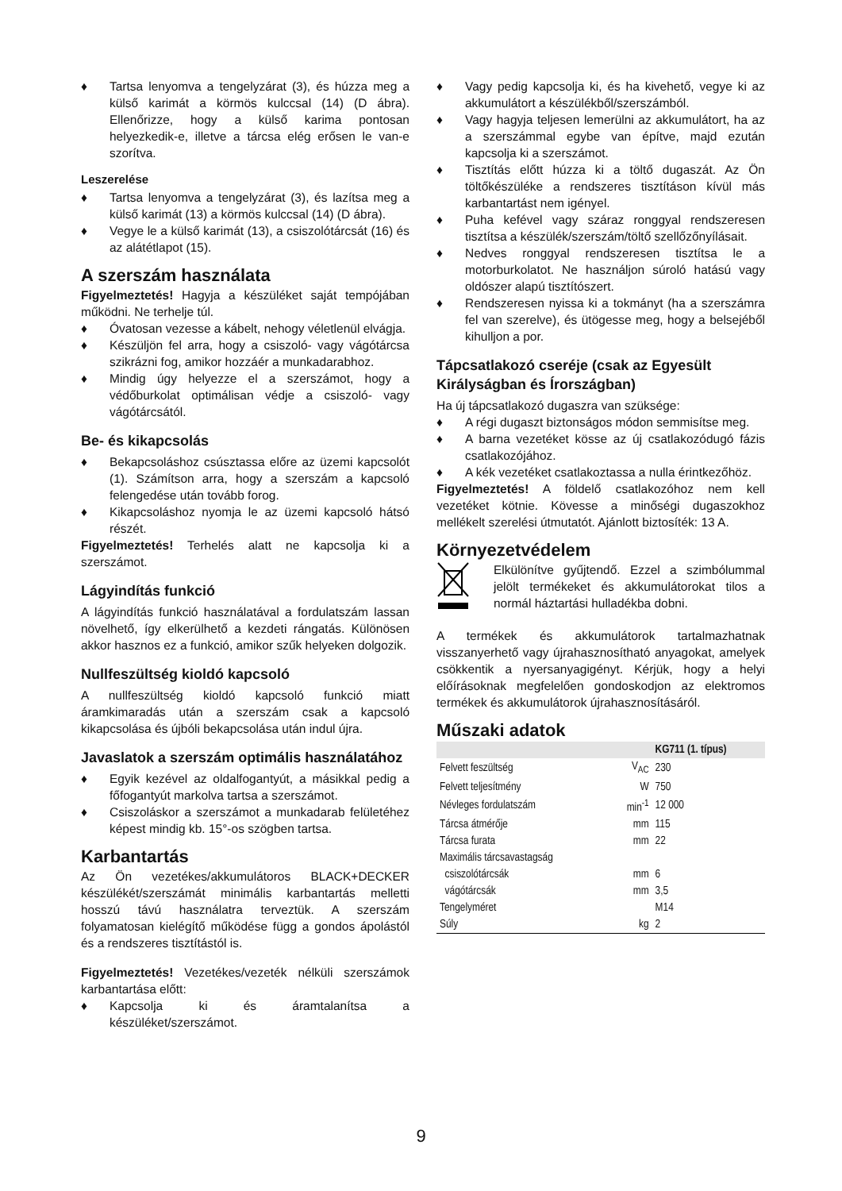♦ Tartsa lenyomva a tengelyzárat (3), és húzza meg a külső karimát a körmös kulccsal (14) (D ábra). Ellenőrizze, hogy a külső karima pontosan helyezkedik-e, illetve a tárcsa elég erősen le van-e szorítva.
Leszerelése
♦ Tartsa lenyomva a tengelyzárat (3), és lazítsa meg a külső karimát (13) a körmös kulccsal (14) (D ábra).
♦ Vegye le a külső karimát (13), a csiszolótárcsát (16) és az alátétlapot (15).
A szerszám használata
Figyelmeztetés! Hagyja a készüléket saját tempójában működni. Ne terhelje túl.
♦ Óvatosan vezesse a kábelt, nehogy véletlenül elvágja.
♦ Készüljön fel arra, hogy a csiszoló- vagy vágótárcsa szikrázni fog, amikor hozzáér a munkadarabhoz.
♦ Mindig úgy helyezze el a szerszámot, hogy a védőburkolat optimálisan védje a csiszoló- vagy vágótárcsától.
Be- és kikapcsolás
♦ Bekapcsoláshoz csúsztassa előre az üzemi kapcsolót (1). Számítson arra, hogy a szerszám a kapcsoló felengedése után tovább forog.
♦ Kikapcsoláshoz nyomja le az üzemi kapcsoló hátsó részét.
Figyelmeztetés! Terhelés alatt ne kapcsolja ki a szerszámot.
Lágyindítás funkció
A lágyindítás funkció használatával a fordulatszám lassan növelhető, így elkerülhető a kezdeti rángatás. Különösen akkor hasznos ez a funkció, amikor szűk helyeken dolgozik.
Nullfeszültség kioldó kapcsoló
A nullfeszültség kioldó kapcsoló funkció miatt áramkimaradás után a szerszám csak a kapcsoló kikapcsolása és újbóli bekapcsolása után indul újra.
Javaslatok a szerszám optimális használatához
♦ Egyik kezével az oldalfogantyút, a másikkal pedig a főfogantyút markolva tartsa a szerszámot.
♦ Csiszoláskor a szerszámot a munkadarab felületéhez képest mindig kb. 15°-os szögben tartsa.
Karbantartás
Az Ön vezetékes/akkumulátoros BLACK+DECKER készülékét/szerszámát minimális karbantartás melletti hosszú távú használatra terveztük. A szerszám folyamatosan kielégítő működése függ a gondos ápolástól és a rendszeres tisztítástól is.
Figyelmeztetés! Vezetékes/vezeték nélküli szerszámok karbantartása előtt:
♦ Kapcsolja ki és áramtalanítsa a készüléket/szerszámot.
♦ Vagy pedig kapcsolja ki, és ha kivehető, vegye ki az akkumulátort a készülékből/szerszámból.
♦ Vagy hagyja teljesen lemerülni az akkumulátort, ha az a szerszámmal egybe van építve, majd ezután kapcsolja ki a szerszámot.
♦ Tisztítás előtt húzza ki a töltő dugaszát. Az Ön töltőkészüléke a rendszeres tisztításon kívül más karbantartást nem igényel.
♦ Puha kefével vagy száraz ronggyal rendszeresen tisztítsa a készülék/szerszám/töltő szellőzőnyílásait.
♦ Nedves ronggyal rendszeresen tisztítsa le a motorburkolatot. Ne használjon súroló hatású vagy oldószer alapú tisztítószert.
♦ Rendszeresen nyissa ki a tokmányt (ha a szerszámra fel van szerelve), és ütögesse meg, hogy a belsejéből kihulljon a por.
Tápcsatlakozó cseréje (csak az Egyesült Királyságban és Írországban)
Ha új tápcsatlakozó dugaszra van szüksége:
♦ A régi dugaszt biztonságos módon semmisítse meg.
♦ A barna vezetéket kösse az új csatlakozódugó fázis csatlakozójához.
♦ A kék vezetéket csatlakoztassa a nulla érintkezőhöz.
Figyelmeztetés! A földelő csatlakozóhoz nem kell vezetéket kötnie. Kövesse a minőségi dugaszokhoz mellékelt szerelési útmutatót. Ajánlott biztosíték: 13 A.
Környezetvédelem
Elkülönítve gyűjtendő. Ezzel a szimbólummal jelölt termékeket és akkumulátorokat tilos a normál háztartási hulladékba dobni.
A termékek és akkumulátorok tartalmazhatnak visszanyerhető vagy újrahasznosítható anyagokat, amelyek csökkentik a nyersanyagigényt. Kérjük, hogy a helyi előírásoknak megfelelően gondoskodjon az elektromos termékek és akkumulátorok újrahasznosításáról.
Műszaki adatok
| | | KG711 (1. típus) |
| --- | --- | --- |
| Felvett feszültség | V<sub>AC</sub> | 230 |
| Felvett teljesítmény | W | 750 |
| Névleges fordulatszám | min<sup>-1</sup> | 12 000 |
| Tárcsa átmérője | mm | 115 |
| Tárcsa furata | mm | 22 |
| Maximális tárcsavastagság | | |
| csiszolótárcsák | mm | 6 |
| vágótárcsák | mm | 3,5 |
| Tengelyméret | | M14 |
| Súly | kg | 2 |
9